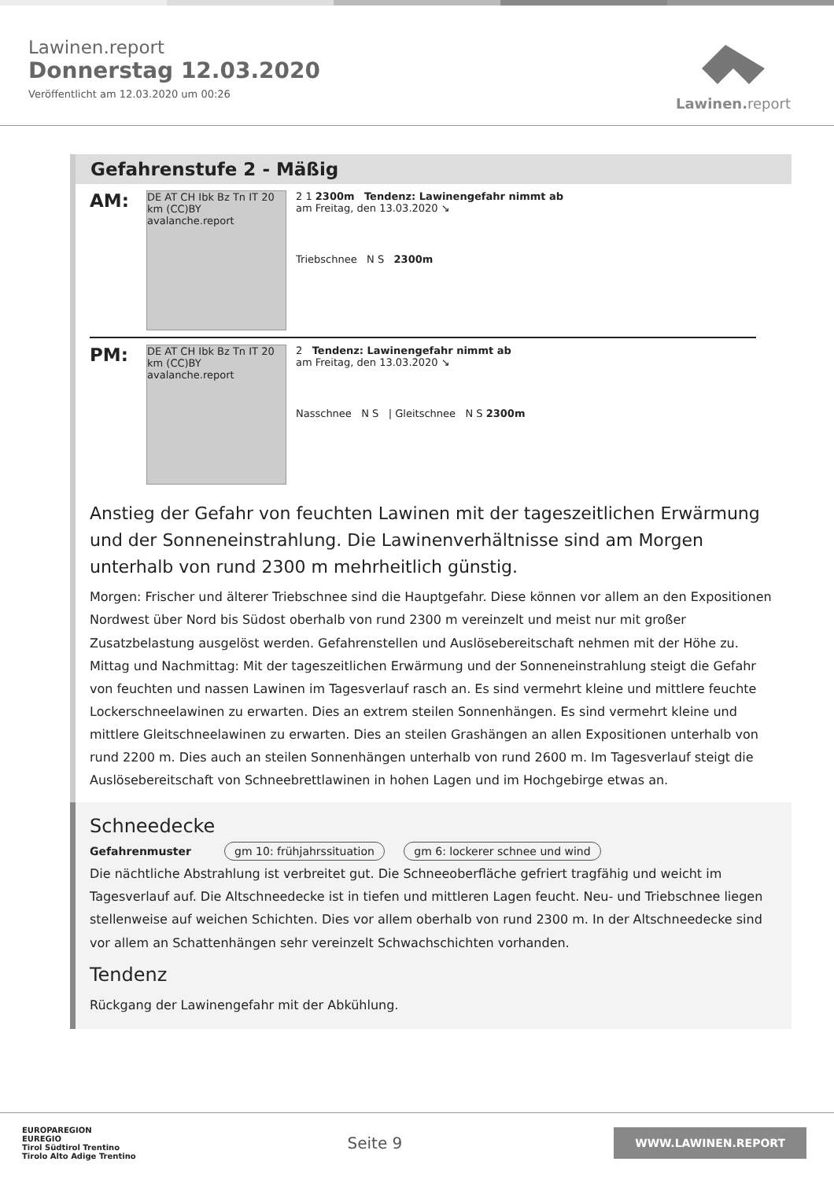Lawinen.report
Donnerstag 12.03.2020
Veröffentlicht am 12.03.2020 um 00:26
Lawinen. report
Gefahrenstufe 2 - Mäßig
AM:
DE AT CH Ibk Bz Tn IT 20 km (CC)BY avalanche.report
2 1 2300m Tendenz: Lawinengefahr nimmt ab
am Freitag, den 13.03.2020 ↘
Triebschnee N S 2300m
PM:
DE AT CH Ibk Bz Tn IT 20 km (CC)BY avalanche.report
2 Tendenz: Lawinengefahr nimmt ab
am Freitag, den 13.03.2020 ↘
Nasschnee N S | Gleitschnee N S 2300m
Anstieg der Gefahr von feuchten Lawinen mit der tageszeitlichen Erwärmung und der Sonneneinstrahlung. Die Lawinenverhältnisse sind am Morgen unterhalb von rund 2300 m mehrheitlich günstig.
Morgen: Frischer und älterer Triebschnee sind die Hauptgefahr. Diese können vor allem an den Expositionen Nordwest über Nord bis Südost oberhalb von rund 2300 m vereinzelt und meist nur mit großer Zusatzbelastung ausgelöst werden. Gefahrenstellen und Auslösebereitschaft nehmen mit der Höhe zu.
Mittag und Nachmittag: Mit der tageszeitlichen Erwärmung und der Sonneneinstrahlung steigt die Gefahr von feuchten und nassen Lawinen im Tagesverlauf rasch an. Es sind vermehrt kleine und mittlere feuchte Lockerschneelawinen zu erwarten. Dies an extrem steilen Sonnenhängen. Es sind vermehrt kleine und mittlere Gleitschneelawinen zu erwarten. Dies an steilen Grashängen an allen Expositionen unterhalb von rund 2200 m. Dies auch an steilen Sonnenhängen unterhalb von rund 2600 m. Im Tagesverlauf steigt die Auslösebereitschaft von Schneebrettlawinen in hohen Lagen und im Hochgebirge etwas an.
Schneedecke
Gefahrenmuster gm 10: frühjahrssituation gm 6: lockerer schnee und wind
Die nächtliche Abstrahlung ist verbreitet gut. Die Schneeoberfläche gefriert tragfähig und weicht im Tagesverlauf auf. Die Altschneedecke ist in tiefen und mittleren Lagen feucht. Neu- und Triebschnee liegen stellenweise auf weichen Schichten. Dies vor allem oberhalb von rund 2300 m. In der Altschneedecke sind vor allem an Schattenhängen sehr vereinzelt Schwachschichten vorhanden.
Tendenz
Rückgang der Lawinengefahr mit der Abkühlung.
EUROPAREGION
EUREGIO
Tirol Südtirol Trentino
Tirolo Alto Adige Trentino
Seite 9
WWW.LAWINEN.REPORT